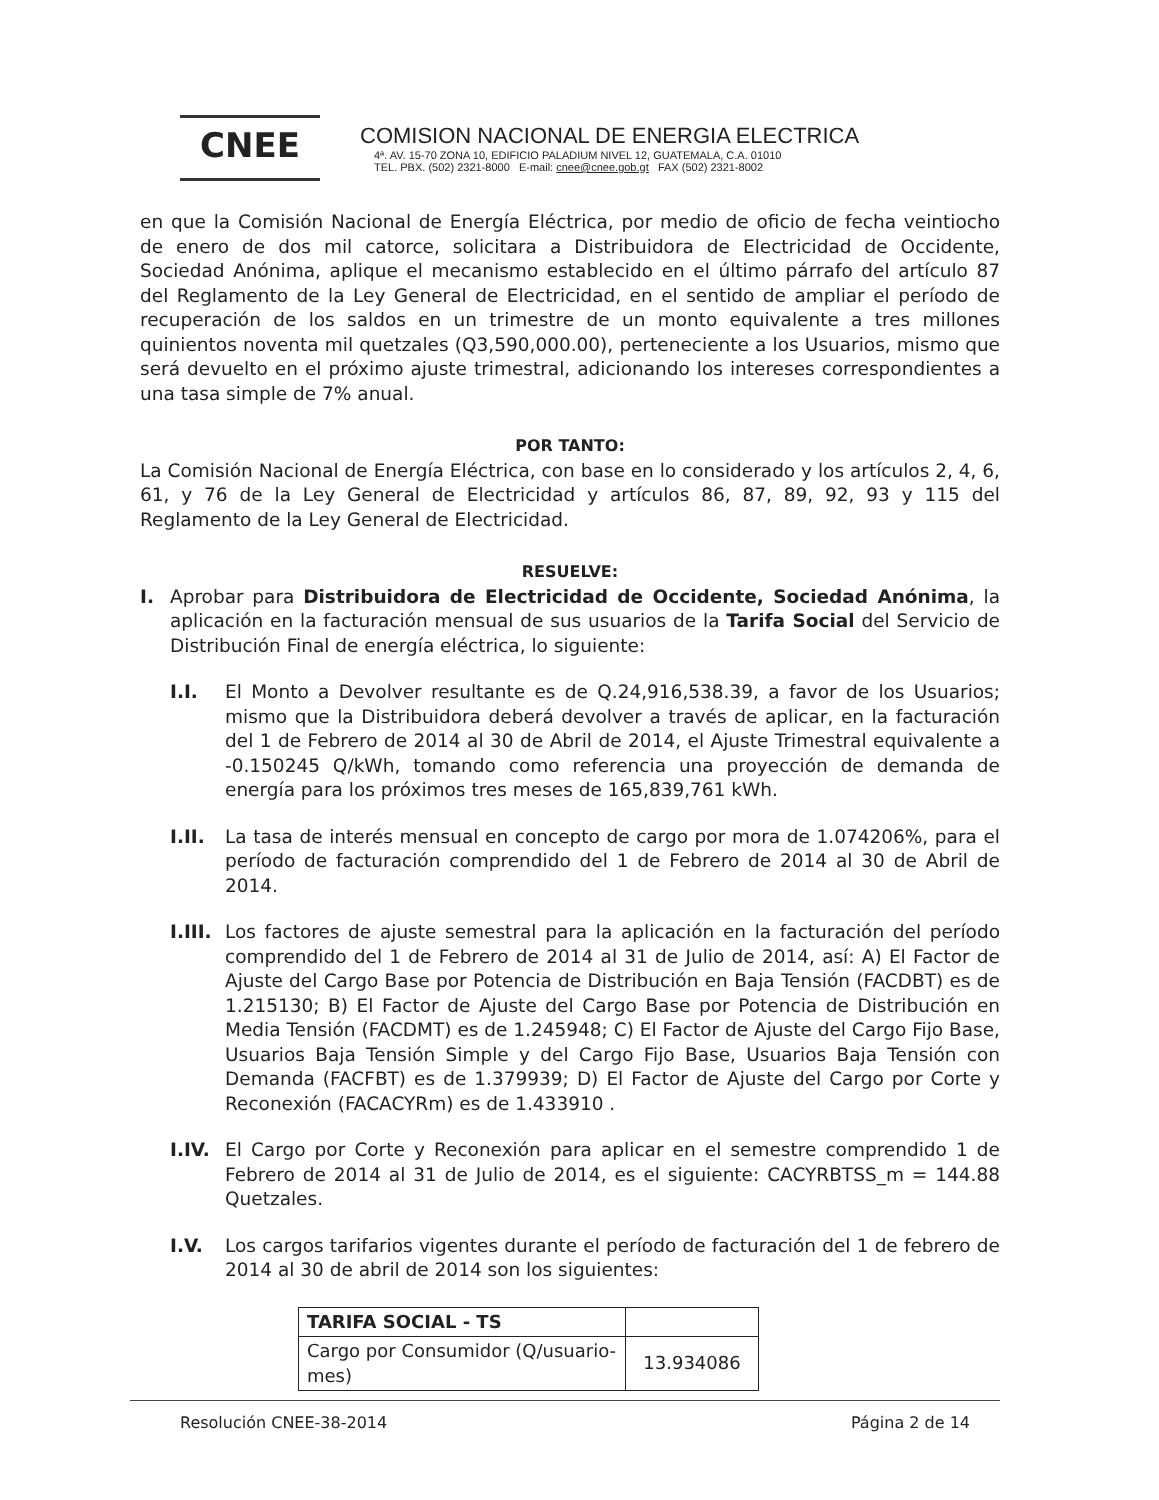CNEE
COMISION NACIONAL DE ENERGIA ELECTRICA
4ª. AV. 15-70 ZONA 10, EDIFICIO PALADIUM NIVEL 12, GUATEMALA, C.A. 01010
TEL. PBX. (502) 2321-8000 E-mail: cnee@cnee.gob.gt FAX (502) 2321-8002
en que la Comisión Nacional de Energía Eléctrica, por medio de oficio de fecha veintiocho de enero de dos mil catorce, solicitara a Distribuidora de Electricidad de Occidente, Sociedad Anónima, aplique el mecanismo establecido en el último párrafo del artículo 87 del Reglamento de la Ley General de Electricidad, en el sentido de ampliar el período de recuperación de los saldos en un trimestre de un monto equivalente a tres millones quinientos noventa mil quetzales (Q3,590,000.00), perteneciente a los Usuarios, mismo que será devuelto en el próximo ajuste trimestral, adicionando los intereses correspondientes a una tasa simple de 7% anual.
POR TANTO:
La Comisión Nacional de Energía Eléctrica, con base en lo considerado y los artículos 2, 4, 6, 61, y 76 de la Ley General de Electricidad y artículos 86, 87, 89, 92, 93 y 115 del Reglamento de la Ley General de Electricidad.
RESUELVE:
I. Aprobar para Distribuidora de Electricidad de Occidente, Sociedad Anónima, la aplicación en la facturación mensual de sus usuarios de la Tarifa Social del Servicio de Distribución Final de energía eléctrica, lo siguiente:
I.I. El Monto a Devolver resultante es de Q.24,916,538.39, a favor de los Usuarios; mismo que la Distribuidora deberá devolver a través de aplicar, en la facturación del 1 de Febrero de 2014 al 30 de Abril de 2014, el Ajuste Trimestral equivalente a -0.150245 Q/kWh, tomando como referencia una proyección de demanda de energía para los próximos tres meses de 165,839,761 kWh.
I.II.
La tasa de interés mensual en concepto de cargo por mora de 1.074206%, para el período de facturación comprendido del 1 de Febrero de 2014 al 30 de Abril de 2014.
I.III.
Los factores de ajuste semestral para la aplicación en la facturación del período comprendido del 1 de Febrero de 2014 al 31 de Julio de 2014, así: A) El Factor de Ajuste del Cargo Base por Potencia de Distribución en Baja Tensión (FACDBT) es de 1.215130; B) El Factor de Ajuste del Cargo Base por Potencia de Distribución en Media Tensión (FACDMT) es de 1.245948; C) El Factor de Ajuste del Cargo Fijo Base, Usuarios Baja Tensión Simple y del Cargo Fijo Base, Usuarios Baja Tensión con Demanda (FACFBT) es de 1.379939; D) El Factor de Ajuste del Cargo por Corte y Reconexión (FACACYRm) es de 1.433910 .
I.IV.
El Cargo por Corte y Reconexión para aplicar en el semestre comprendido 1 de Febrero de 2014 al 31 de Julio de 2014, es el siguiente: CACYRBTSS_m = 144.88 Quetzales.
I.V. Los cargos tarifarios vigentes durante el período de facturación del 1 de febrero de 2014 al 30 de abril de 2014 son los siguientes:
| TARIFA SOCIAL - TS | |
| --- | --- |
| Cargo por Consumidor (Q/usuario-mes) | 13.934086 |
Resolución CNEE-38-2014 Página 2 de 14